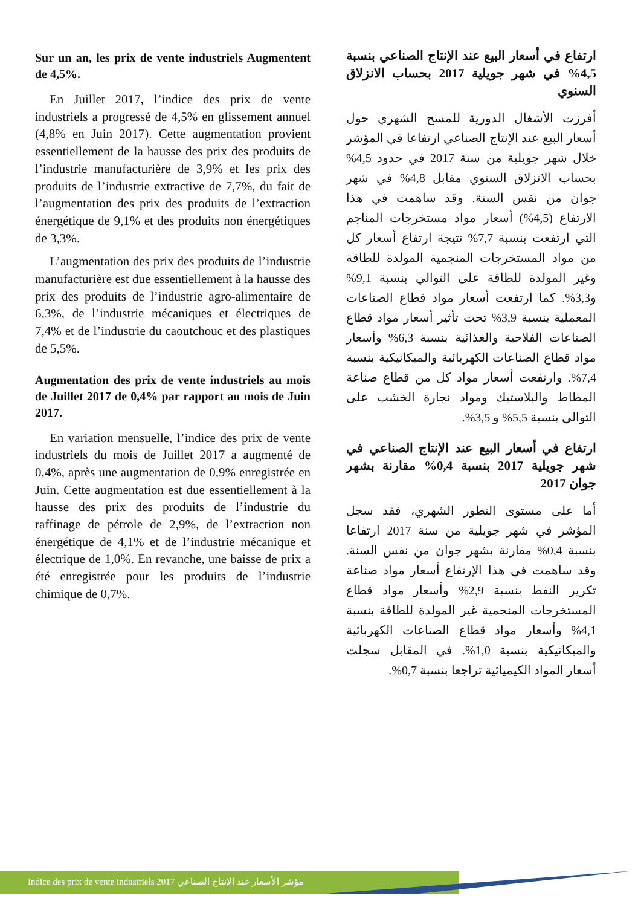Sur un an, les prix de vente industriels Augmentent de 4,5%.
En Juillet 2017, l’indice des prix de vente industriels a progressé de 4,5% en glissement annuel (4,8% en Juin 2017). Cette augmentation provient essentiellement de la hausse des prix des produits de l’industrie manufacturière de 3,9% et les prix des produits de l’industrie extractive de 7,7%, du fait de l’augmentation des prix des produits de l’extraction énergétique de 9,1% et des produits non énergétiques de 3,3%.
L’augmentation des prix des produits de l’industrie manufacturière est due essentiellement à la hausse des prix des produits de l’industrie agro-alimentaire de 6,3%, de l’industrie mécaniques et électriques de 7,4% et de l’industrie du caoutchouc et des plastiques de 5,5%.
Augmentation des prix de vente industriels au mois de Juillet 2017 de 0,4% par rapport au mois de Juin 2017.
En variation mensuelle, l’indice des prix de vente industriels du mois de Juillet 2017 a augmenté de 0,4%, après une augmentation de 0,9% enregistrée en Juin. Cette augmentation est due essentiellement à la hausse des prix des produits de l’industrie du raffinage de pétrole de 2,9%, de l’extraction non énergétique de 4,1% et de l’industrie mécanique et électrique de 1,0%. En revanche, une baisse de prix a été enregistrée pour les produits de l’industrie chimique de 0,7%.
ارتفاع في أسعار البيع عند الإنتاج الصناعي بنسبة 4,5% في شهر جويلية 2017 بحساب الانزلاق السنوي
أفرزت الأشغال الدورية للمسح الشهري حول أسعار البيع عند الإنتاج الصناعي ارتفاعا في المؤشر خلال شهر جويلية من سنة 2017 في حدود 4,5% بحساب الانزلاق السنوي مقابل 4,8% في شهر جوان من نفس السنة. وقد ساهمت في هذا الارتفاع (4,5%) أسعار مواد مستخرجات المناجم التي ارتفعت بنسبة 7,7% نتيجة ارتفاع أسعار كل من مواد المستخرجات المنجمية المولدة للطاقة وغير المولدة للطاقة على التوالي بنسبة 9,1% و3,3%. كما ارتفعت أسعار مواد قطاع الصناعات المعملية بنسبة 3,9% تحت تأثير أسعار مواد قطاع الصناعات الفلاحية والغذائية بنسبة 6,3% وأسعار مواد قطاع الصناعات الكهربائية والميكانيكية بنسبة 7,4%. وارتفعت أسعار مواد كل من قطاع صناعة المطاط والبلاستيك ومواد نجارة الخشب على التوالي بنسبة 5,5% و 3,5%.
ارتفاع في أسعار البيع عند الإنتاج الصناعي في شهر جويلية 2017 بنسبة 0,4% مقارنة بشهر جوان 2017
أما على مستوى التطور الشهري، فقد سجل المؤشر في شهر جويلية من سنة 2017 ارتفاعا بنسبة 0,4% مقارنة بشهر جوان من نفس السنة. وقد ساهمت في هذا الإرتفاع أسعار مواد صناعة تكرير النفط بنسبة 2,9% وأسعار مواد قطاع المستخرجات المنجمية غير المولدة للطاقة بنسبة 4,1% وأسعار مواد قطاع الصناعات الكهربائية والميكانيكية بنسبة 1,0%. في المقابل سجلت أسعار المواد الكيميائية تراجعا بنسبة 0,7%.
Indice des prix de vente industriels 2017 مؤشر الأسعار عند الإنتاج الصناعي